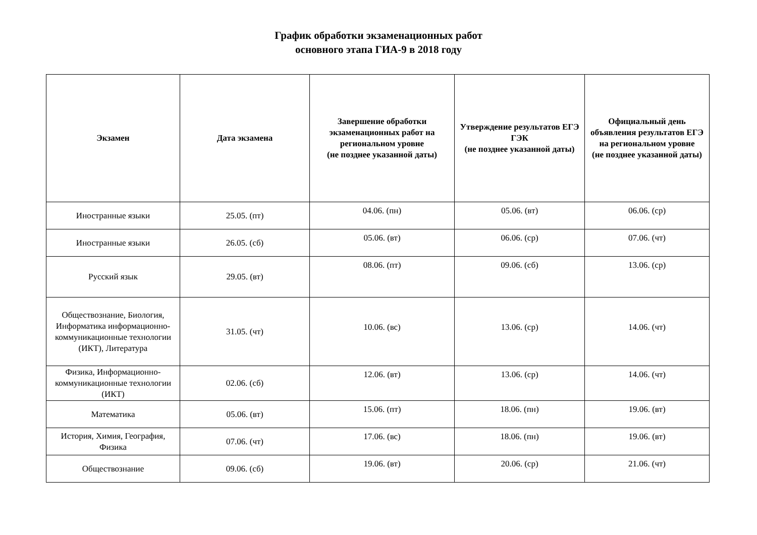График обработки экзаменационных работ
основного этапа ГИА-9 в 2018 году
| Экзамен | Дата экзамена | Завершение обработки экзаменационных работ на региональном уровне (не позднее указанной даты) | Утверждение результатов ЕГЭ ГЭК (не позднее указанной даты) | Официальный день объявления результатов ЕГЭ на региональном уровне (не позднее указанной даты) |
| --- | --- | --- | --- | --- |
| Иностранные языки | 25.05. (пт) | 04.06. (пн) | 05.06. (вт) | 06.06. (ср) |
| Иностранные языки | 26.05. (сб) | 05.06. (вт) | 06.06. (ср) | 07.06. (чт) |
| Русский язык | 29.05. (вт) | 08.06. (пт) | 09.06. (сб) | 13.06. (ср) |
| Обществознание, Биология, Информатика информационно-коммуникационные технологии (ИКТ), Литература | 31.05. (чт) | 10.06. (вс) | 13.06. (ср) | 14.06. (чт) |
| Физика, Информационно-коммуникационные технологии (ИКТ) | 02.06. (сб) | 12.06. (вт) | 13.06. (ср) | 14.06. (чт) |
| Математика | 05.06. (вт) | 15.06. (пт) | 18.06. (пн) | 19.06. (вт) |
| История, Химия, География, Физика | 07.06. (чт) | 17.06. (вс) | 18.06. (пн) | 19.06. (вт) |
| Обществознание | 09.06. (сб) | 19.06. (вт) | 20.06. (ср) | 21.06. (чт) |